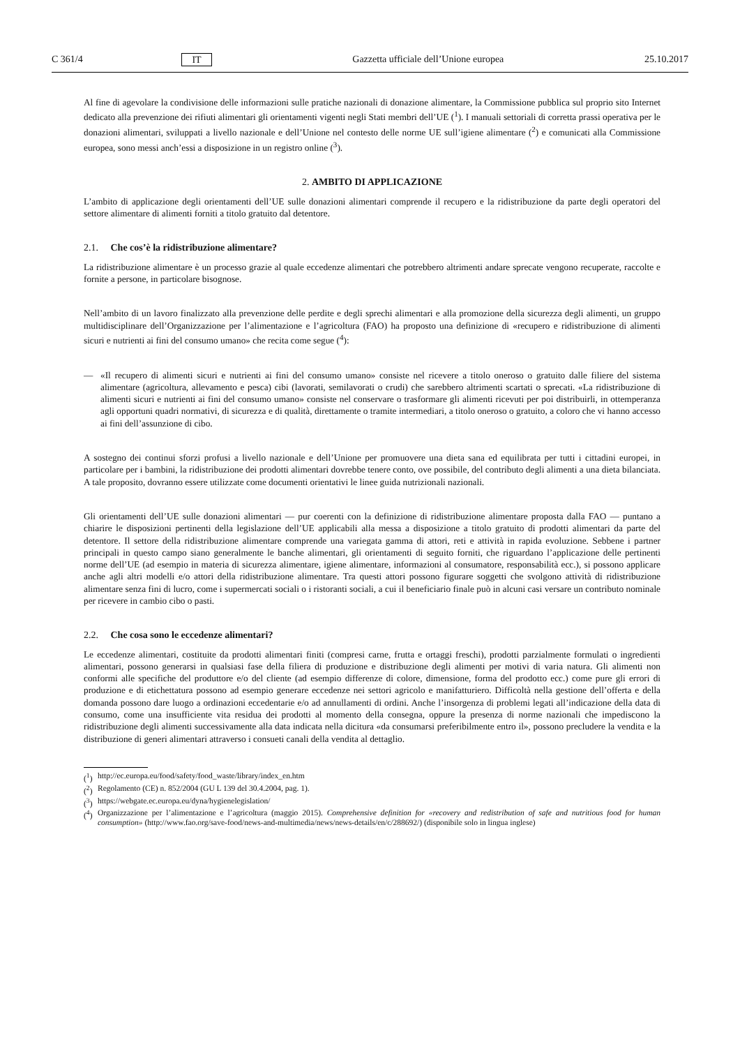C 361/4 IT Gazzetta ufficiale dell’Unione europea 25.10.2017
Al fine di agevolare la condivisione delle informazioni sulle pratiche nazionali di donazione alimentare, la Commissione pubblica sul proprio sito Internet dedicato alla prevenzione dei rifiuti alimentari gli orientamenti vigenti negli Stati membri dell’UE (<sup>1</sup>). I manuali settoriali di corretta prassi operativa per le donazioni alimentari, sviluppati a livello nazionale e dell’Unione nel contesto delle norme UE sull’igiene alimentare (<sup>2</sup>) e comunicati alla Commissione europea, sono messi anch’essi a disposizione in un registro online (<sup>3</sup>).
2. AMBITO DI APPLICAZIONE
L’ambito di applicazione degli orientamenti dell’UE sulle donazioni alimentari comprende il recupero e la ridistribuzione da parte degli operatori del settore alimentare di alimenti forniti a titolo gratuito dal detentore.
2.1. Che cos’è la ridistribuzione alimentare?
La ridistribuzione alimentare è un processo grazie al quale eccedenze alimentari che potrebbero altrimenti andare sprecate vengono recuperate, raccolte e fornite a persone, in particolare bisognose.
Nell’ambito di un lavoro finalizzato alla prevenzione delle perdite e degli sprechi alimentari e alla promozione della sicurezza degli alimenti, un gruppo multidisciplinare dell’Organizzazione per l’alimentazione e l’agricoltura (FAO) ha proposto una definizione di «recupero e ridistribuzione di alimenti sicuri e nutrienti ai fini del consumo umano» che recita come segue (<sup>4</sup>):
— «Il recupero di alimenti sicuri e nutrienti ai fini del consumo umano» consiste nel ricevere a titolo oneroso o gratuito dalle filiere del sistema alimentare (agricoltura, allevamento e pesca) cibi (lavorati, semilavorati o crudi) che sarebbero altrimenti scartati o sprecati. «La ridistribuzione di alimenti sicuri e nutrienti ai fini del consumo umano» consiste nel conservare o trasformare gli alimenti ricevuti per poi distribuirli, in ottemperanza agli opportuni quadri normativi, di sicurezza e di qualità, direttamente o tramite intermediari, a titolo oneroso o gratuito, a coloro che vi hanno accesso ai fini dell’assunzione di cibo.
A sostegno dei continui sforzi profusi a livello nazionale e dell’Unione per promuovere una dieta sana ed equilibrata per tutti i cittadini europei, in particolare per i bambini, la ridistribuzione dei prodotti alimentari dovrebbe tenere conto, ove possibile, del contributo degli alimenti a una dieta bilanciata. A tale proposito, dovranno essere utilizzate come documenti orientativi le linee guida nutrizionali nazionali.
Gli orientamenti dell’UE sulle donazioni alimentari — pur coerenti con la definizione di ridistribuzione alimentare proposta dalla FAO — puntano a chiarire le disposizioni pertinenti della legislazione dell’UE applicabili alla messa a disposizione a titolo gratuito di prodotti alimentari da parte del detentore. Il settore della ridistribuzione alimentare comprende una variegata gamma di attori, reti e attività in rapida evoluzione. Sebbene i partner principali in questo campo siano generalmente le banche alimentari, gli orientamenti di seguito forniti, che riguardano l’applicazione delle pertinenti norme dell’UE (ad esempio in materia di sicurezza alimentare, igiene alimentare, informazioni al consumatore, responsabilità ecc.), si possono applicare anche agli altri modelli e/o attori della ridistribuzione alimentare. Tra questi attori possono figurare soggetti che svolgono attività di ridistribuzione alimentare senza fini di lucro, come i supermercati sociali o i ristoranti sociali, a cui il beneficiario finale può in alcuni casi versare un contributo nominale per ricevere in cambio cibo o pasti.
2.2. Che cosa sono le eccedenze alimentari?
Le eccedenze alimentari, costituite da prodotti alimentari finiti (compresi carne, frutta e ortaggi freschi), prodotti parzialmente formulati o ingredienti alimentari, possono generarsi in qualsiasi fase della filiera di produzione e distribuzione degli alimenti per motivi di varia natura. Gli alimenti non conformi alle specifiche del produttore e/o del cliente (ad esempio differenze di colore, dimensione, forma del prodotto ecc.) come pure gli errori di produzione e di etichettatura possono ad esempio generare eccedenze nei settori agricolo e manifatturiero. Difficoltà nella gestione dell’offerta e della domanda possono dare luogo a ordinazioni eccedentarie e/o ad annullamenti di ordini. Anche l’insorgenza di problemi legati all’indicazione della data di consumo, come una insufficiente vita residua dei prodotti al momento della consegna, oppure la presenza di norme nazionali che impediscono la ridistribuzione degli alimenti successivamente alla data indicata nella dicitura «da consumarsi preferibilmente entro il», possono precludere la vendita e la distribuzione di generi alimentari attraverso i consueti canali della vendita al dettaglio.
(<sup>1</sup>) http://ec.europa.eu/food/safety/food_waste/library/index_en.htm
(<sup>2</sup>) Regolamento (CE) n. 852/2004 (GU L 139 del 30.4.2004, pag. 1).
(<sup>3</sup>) https://webgate.ec.europa.eu/dyna/hygienelegislation/
(<sup>4</sup>) Organizzazione per l’alimentazione e l’agricoltura (maggio 2015). Comprehensive definition for «recovery and redistribution of safe and nutritious food for human consumption» (http://www.fao.org/save-food/news-and-multimedia/news/news-details/en/c/288692/) (disponibile solo in lingua inglese)